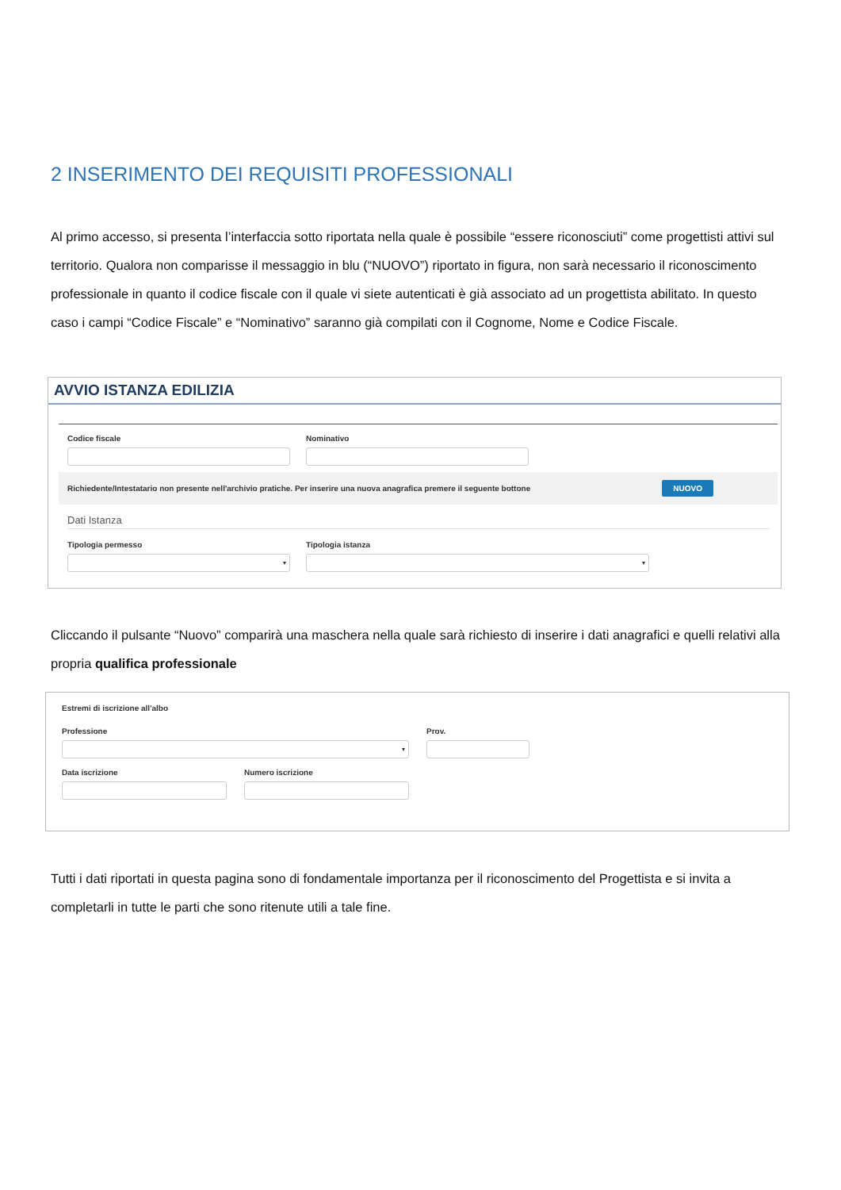2 INSERIMENTO DEI REQUISITI PROFESSIONALI
Al primo accesso, si presenta l’interfaccia sotto riportata nella quale è possibile “essere riconosciuti” come progettisti attivi sul territorio. Qualora non comparisse il messaggio in blu (“NUOVO”) riportato in figura, non sarà necessario il riconoscimento professionale in quanto il codice fiscale con il quale vi siete autenticati è già associato ad un progettista abilitato. In questo caso i campi “Codice Fiscale” e “Nominativo” saranno già compilati con il Cognome, Nome e Codice Fiscale.
AVVIO ISTANZA EDILIZIA
Codice fiscale Nominativo
Richiedente/Intestatario non presente nell'archivio pratiche. Per inserire una nuova anagrafica premere il seguente bottone NUOVO
Dati Istanza
Tipologia permesso
▾
Tipologia istanza
▾
Cliccando il pulsante “Nuovo” comparirà una maschera nella quale sarà richiesto di inserire i dati anagrafici e quelli relativi alla propria qualifica professionale
Estremi di iscrizione all'albo
Professione
▾
Prov.
Data iscrizione Numero iscrizione
Tutti i dati riportati in questa pagina sono di fondamentale importanza per il riconoscimento del Progettista e si invita a completarli in tutte le parti che sono ritenute utili a tale fine.